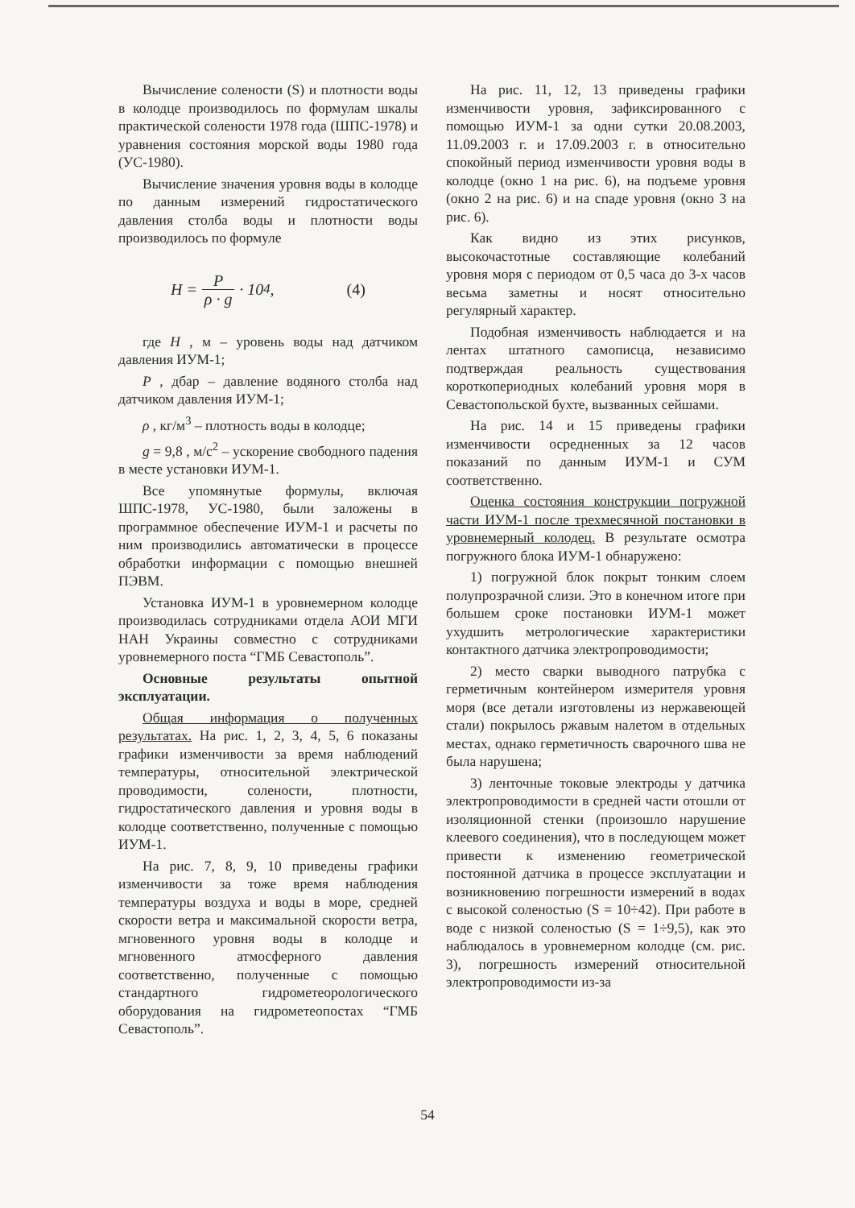Вычисление солености (S) и плотности воды в колодце производилось по формулам шкалы практической солености 1978 года (ШПС-1978) и уравнения состояния морской воды 1980 года (УС-1980).
Вычисление значения уровня воды в колодце по данным измерений гидростатического давления столба воды и плотности воды производилось по формуле
H = P ρ · g · 10<sup>4</sup>, (4)
где H , м – уровень воды над датчиком давления ИУМ-1;
P , дбар – давление водяного столба над датчиком давления ИУМ-1;
ρ , кг/м<sup>3</sup> – плотность воды в колодце;
g = 9,8 , м/с<sup>2</sup> – ускорение свободного падения в месте установки ИУМ-1.
Все упомянутые формулы, включая ШПС-1978, УС-1980, были заложены в программное обеспечение ИУМ-1 и расчеты по ним производились автоматически в процессе обработки информации с помощью внешней ПЭВМ.
Установка ИУМ-1 в уровнемерном колодце производилась сотрудниками отдела АОИ МГИ НАН Украины совместно с сотрудниками уровнемерного поста “ГМБ Севастополь”.
Основные результаты опытной эксплуатации.
Общая информация о полученных результатах. На рис. 1, 2, 3, 4, 5, 6 показаны графики изменчивости за время наблюдений температуры, относительной электрической проводимости, солености, плотности, гидростатического давления и уровня воды в колодце соответственно, полученные с помощью ИУМ-1.
На рис. 7, 8, 9, 10 приведены графики изменчивости за тоже время наблюдения температуры воздуха и воды в море, средней скорости ветра и максимальной скорости ветра, мгновенного уровня воды в колодце и мгновенного атмосферного давления соответственно, полученные с помощью стандартного гидрометеорологического оборудования на гидрометеопостах “ГМБ Севастополь”.
На рис. 11, 12, 13 приведены графики изменчивости уровня, зафиксированного с помощью ИУМ-1 за одни сутки 20.08.2003, 11.09.2003 г. и 17.09.2003 г. в относительно спокойный период изменчивости уровня воды в колодце (окно 1 на рис. 6), на подъеме уровня (окно 2 на рис. 6) и на спаде уровня (окно 3 на рис. 6).
Как видно из этих рисунков, высокочастотные составляющие колебаний уровня моря с периодом от 0,5 часа до 3-х часов весьма заметны и носят относительно регулярный характер.
Подобная изменчивость наблюдается и на лентах штатного самописца, независимо подтверждая реальность существования короткопериодных колебаний уровня моря в Севастопольской бухте, вызванных сейшами.
На рис. 14 и 15 приведены графики изменчивости осредненных за 12 часов показаний по данным ИУМ-1 и СУМ соответственно.
Оценка состояния конструкции погружной части ИУМ-1 после трехмесячной постановки в уровнемерный колодец. В результате осмотра погружного блока ИУМ-1 обнаружено:
1) погружной блок покрыт тонким слоем полупрозрачной слизи. Это в конечном итоге при большем сроке постановки ИУМ-1 может ухудшить метрологические характеристики контактного датчика электропроводимости;
2) место сварки выводного патрубка с герметичным контейнером измерителя уровня моря (все детали изготовлены из нержавеющей стали) покрылось ржавым налетом в отдельных местах, однако герметичность сварочного шва не была нарушена;
3) ленточные токовые электроды у датчика электропроводимости в средней части отошли от изоляционной стенки (произошло нарушение клеевого соединения), что в последующем может привести к изменению геометрической постоянной датчика в процессе эксплуатации и возникновению погрешности измерений в водах с высокой соленостью (S = 10÷42). При работе в воде с низкой соленостью (S = 1÷9,5), как это наблюдалось в уровнемерном колодце (см. рис. 3), погрешность измерений относительной электропроводимости из-за
54